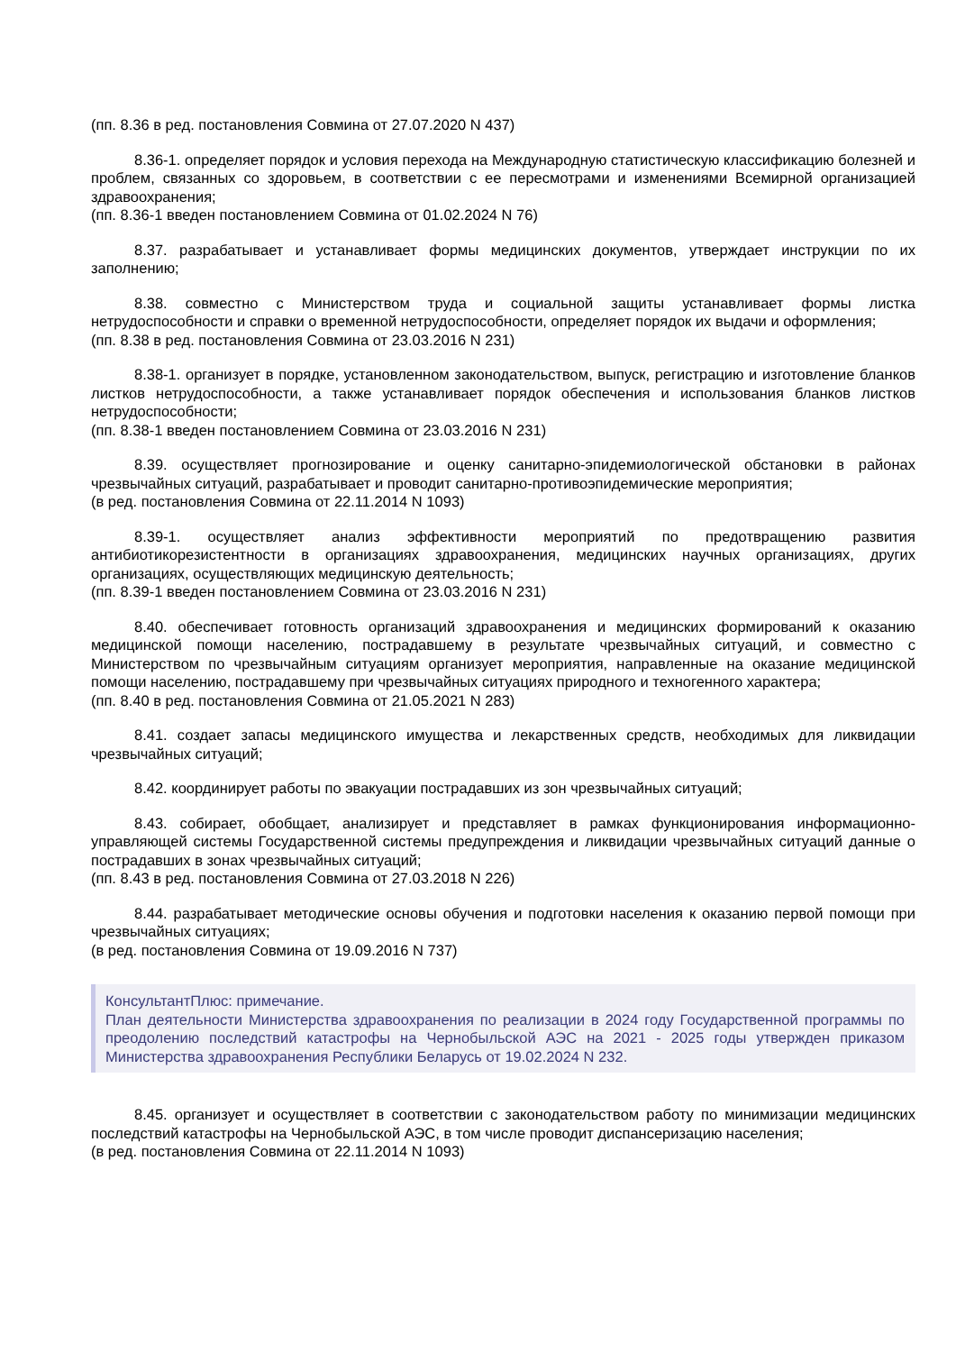(пп. 8.36 в ред. постановления Совмина от 27.07.2020 N 437)
8.36-1. определяет порядок и условия перехода на Международную статистическую классификацию болезней и проблем, связанных со здоровьем, в соответствии с ее пересмотрами и изменениями Всемирной организацией здравоохранения;
(пп. 8.36-1 введен постановлением Совмина от 01.02.2024 N 76)
8.37. разрабатывает и устанавливает формы медицинских документов, утверждает инструкции по их заполнению;
8.38. совместно с Министерством труда и социальной защиты устанавливает формы листка нетрудоспособности и справки о временной нетрудоспособности, определяет порядок их выдачи и оформления;
(пп. 8.38 в ред. постановления Совмина от 23.03.2016 N 231)
8.38-1. организует в порядке, установленном законодательством, выпуск, регистрацию и изготовление бланков листков нетрудоспособности, а также устанавливает порядок обеспечения и использования бланков листков нетрудоспособности;
(пп. 8.38-1 введен постановлением Совмина от 23.03.2016 N 231)
8.39. осуществляет прогнозирование и оценку санитарно-эпидемиологической обстановки в районах чрезвычайных ситуаций, разрабатывает и проводит санитарно-противоэпидемические мероприятия;
(в ред. постановления Совмина от 22.11.2014 N 1093)
8.39-1. осуществляет анализ эффективности мероприятий по предотвращению развития антибиотикорезистентности в организациях здравоохранения, медицинских научных организациях, других организациях, осуществляющих медицинскую деятельность;
(пп. 8.39-1 введен постановлением Совмина от 23.03.2016 N 231)
8.40. обеспечивает готовность организаций здравоохранения и медицинских формирований к оказанию медицинской помощи населению, пострадавшему в результате чрезвычайных ситуаций, и совместно с Министерством по чрезвычайным ситуациям организует мероприятия, направленные на оказание медицинской помощи населению, пострадавшему при чрезвычайных ситуациях природного и техногенного характера;
(пп. 8.40 в ред. постановления Совмина от 21.05.2021 N 283)
8.41. создает запасы медицинского имущества и лекарственных средств, необходимых для ликвидации чрезвычайных ситуаций;
8.42. координирует работы по эвакуации пострадавших из зон чрезвычайных ситуаций;
8.43. собирает, обобщает, анализирует и представляет в рамках функционирования информационно-управляющей системы Государственной системы предупреждения и ликвидации чрезвычайных ситуаций данные о пострадавших в зонах чрезвычайных ситуаций;
(пп. 8.43 в ред. постановления Совмина от 27.03.2018 N 226)
8.44. разрабатывает методические основы обучения и подготовки населения к оказанию первой помощи при чрезвычайных ситуациях;
(в ред. постановления Совмина от 19.09.2016 N 737)
КонсультантПлюс: примечание.
План деятельности Министерства здравоохранения по реализации в 2024 году Государственной программы по преодолению последствий катастрофы на Чернобыльской АЭС на 2021 - 2025 годы утвержден приказом Министерства здравоохранения Республики Беларусь от 19.02.2024 N 232.
8.45. организует и осуществляет в соответствии с законодательством работу по минимизации медицинских последствий катастрофы на Чернобыльской АЭС, в том числе проводит диспансеризацию населения;
(в ред. постановления Совмина от 22.11.2014 N 1093)